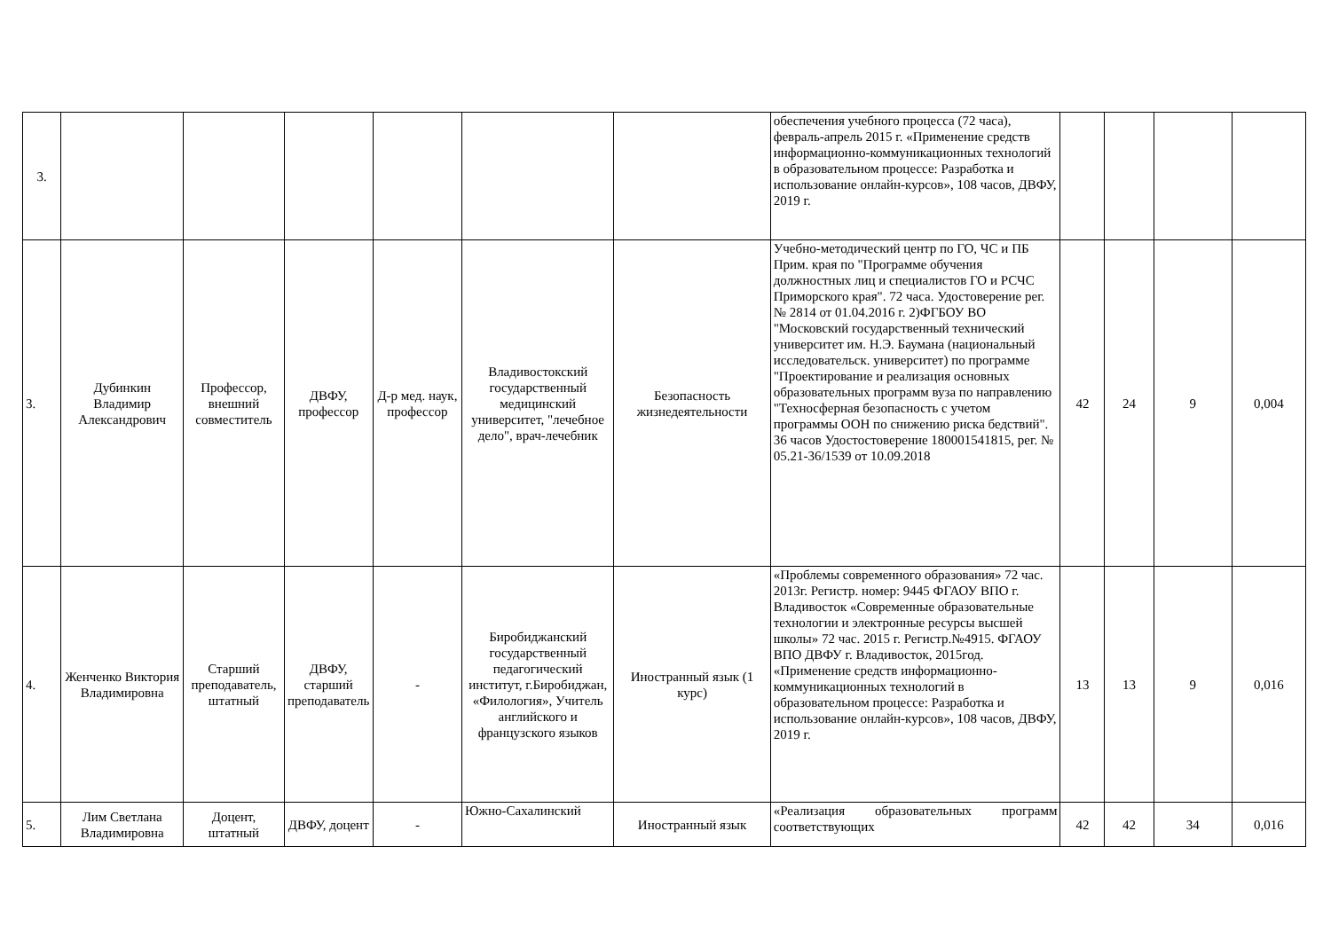| 3. | | | | | | | обеспечения учебного процесса (72 часа), февраль-апрель 2015 г. «Применение средств информационно-коммуникационных технологий в образовательном процессе: Разработка и использование онлайн-курсов», 108 часов, ДВФУ, 2019 г. | | | | |
| 3. | Дубинкин Владимир Александрович | Профессор, внешний совместитель | ДВФУ, профессор | Д-р мед. наук, профессор | Владивостокский государственный медицинский университет, "лечебное дело", врач-лечебник | Безопасность жизнедеятельности | Учебно-методический центр по ГО, ЧС и ПБ Прим. края по "Программе обучения должностных лиц и специалистов ГО и РСЧС Приморского края". 72 часа. Удостоверение рег. № 2814 от 01.04.2016 г. 2)ФГБОУ ВО "Московский государственный технический университет им. Н.Э. Баумана (национальный исследовательск. университет) по программе "Проектирование и реализация основных образовательных программ вуза по направлению "Техносферная безопасность с учетом программы ООН по снижению риска бедствий". 36 часов Удостостоверение 180001541815, рег. № 05.21-36/1539 от 10.09.2018 | 42 | 24 | 9 | 0,004 |
| 4. | Женченко Виктория Владимировна | Старший преподаватель, штатный | ДВФУ, старший преподаватель | - | Биробиджанский государственный педагогический институт, г.Биробиджан, «Филология», Учитель английского и французского языков | Иностранный язык (1 курс) | «Проблемы современного образования» 72 час. 2013г. Регистр. номер: 9445 ФГАОУ ВПО г. Владивосток «Современные образовательные технологии и электронные ресурсы высшей школы» 72 час. 2015 г. Регистр.№4915. ФГАОУ ВПО ДВФУ г. Владивосток, 2015год. «Применение средств информационно-коммуникационных технологий в образовательном процессе: Разработка и использование онлайн-курсов», 108 часов, ДВФУ, 2019 г. | 13 | 13 | 9 | 0,016 |
| 5. | Лим Светлана Владимировна | Доцент, штатный | ДВФУ, доцент | - | Южно-Сахалинский | Иностранный язык | «Реализация образовательных программ соответствующих | 42 | 42 | 34 | 0,016 |